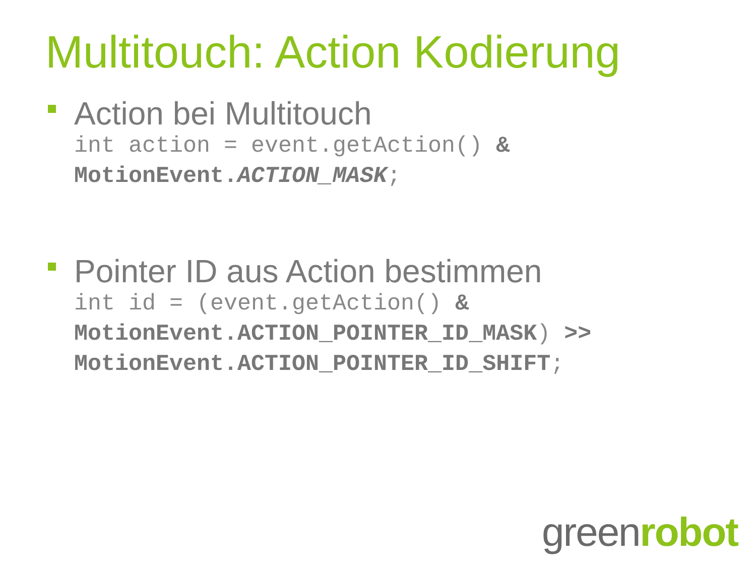Multitouch: Action Kodierung
Action bei Multitouch
int action = event.getAction() &
MotionEvent.ACTION_MASK;
Pointer ID aus Action bestimmen
int id = (event.getAction() &
MotionEvent.ACTION_POINTER_ID_MASK) >>
MotionEvent.ACTION_POINTER_ID_SHIFT;
greenrobot